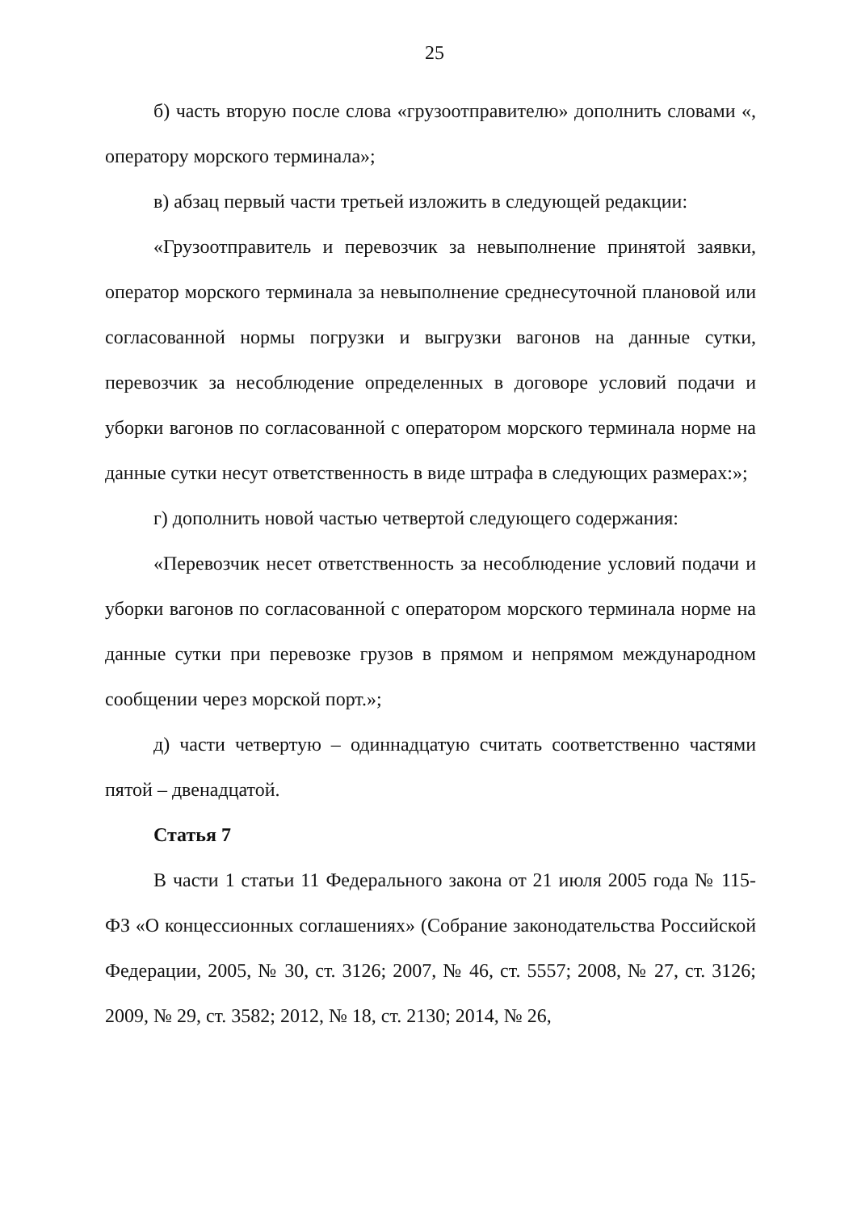25
б) часть вторую после слова «грузоотправителю» дополнить словами «, оператору морского терминала»;
в) абзац первый части третьей изложить в следующей редакции:
«Грузоотправитель и перевозчик за невыполнение принятой заявки, оператор морского терминала за невыполнение среднесуточной плановой или согласованной нормы погрузки и выгрузки вагонов на данные сутки, перевозчик за несоблюдение определенных в договоре условий подачи и уборки вагонов по согласованной с оператором морского терминала норме на данные сутки несут ответственность в виде штрафа в следующих размерах:»;
г) дополнить новой частью четвертой следующего содержания:
«Перевозчик несет ответственность за несоблюдение условий подачи и уборки вагонов по согласованной с оператором морского терминала норме на данные сутки при перевозке грузов в прямом и непрямом международном сообщении через морской порт.»;
д) части четвертую – одиннадцатую считать соответственно частями пятой – двенадцатой.
Статья 7
В части 1 статьи 11 Федерального закона от 21 июля 2005 года № 115-ФЗ «О концессионных соглашениях» (Собрание законодательства Российской Федерации, 2005, № 30, ст. 3126; 2007, № 46, ст. 5557; 2008, № 27, ст. 3126; 2009, № 29, ст. 3582; 2012, № 18, ст. 2130; 2014, № 26,